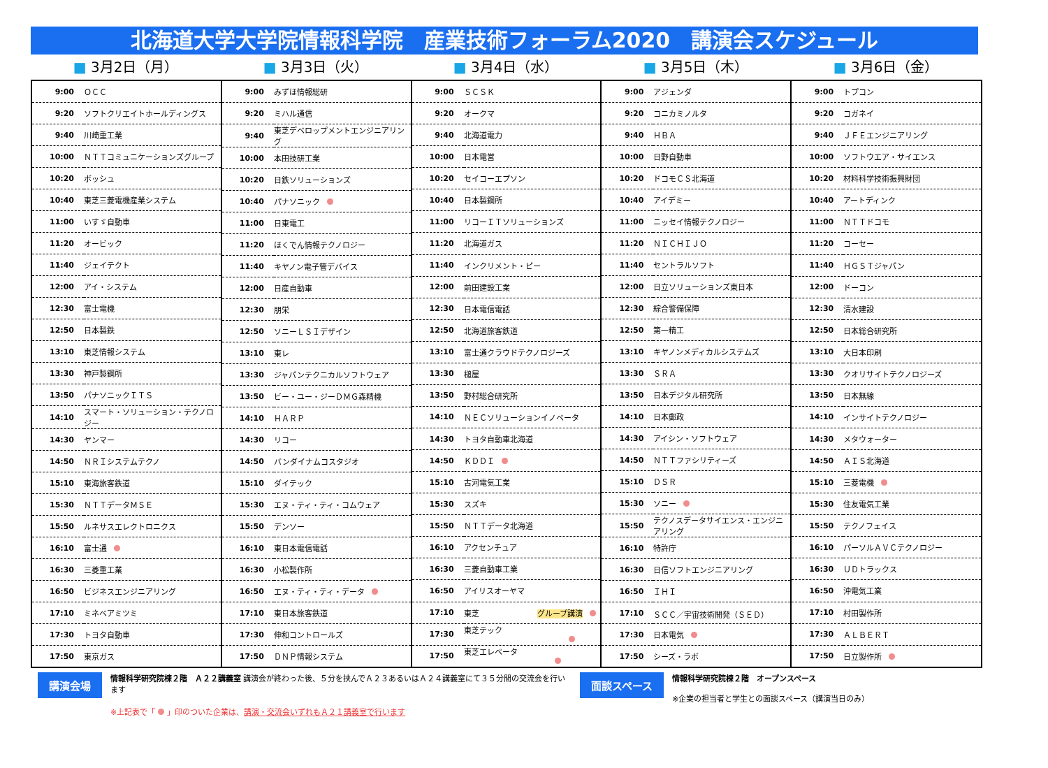北海道大学大学院情報科学院　産業技術フォーラム2020　講演会スケジュール
■ 3月2日（月） ■ 3月3日（火） ■ 3月4日（水） ■ 3月5日（木） ■ 3月6日（金）
| 9:00 | ＯＣＣ |
| 9:20 | ソフトクリエイトホールディングス |
| 9:40 | 川崎重工業 |
| 10:00 | ＮＴＴコミュニケーションズグループ |
| 10:20 | ボッシュ |
| 10:40 | 東芝三菱電機産業システム |
| 11:00 | いすゞ自動車 |
| 11:20 | オービック |
| 11:40 | ジェイテクト |
| 12:00 | アイ・システム |
| 12:30 | 富士電機 |
| 12:50 | 日本製鉄 |
| 13:10 | 東芝情報システム |
| 13:30 | 神戸製鋼所 |
| 13:50 | パナソニックＩＴＳ |
| 14:10 | スマート・ソリューション・テクノロジー |
| 14:30 | ヤンマー |
| 14:50 | ＮＲＩシステムテクノ |
| 15:10 | 東海旅客鉄道 |
| 15:30 | ＮＴＴデータＭＳＥ |
| 15:50 | ルネサスエレクトロニクス |
| 16:10 | 富士通 |
| 16:30 | 三菱重工業 |
| 16:50 | ビジネスエンジニアリング |
| 17:10 | ミネベアミツミ |
| 17:30 | トヨタ自動車 |
| 17:50 | 東京ガス |
| 9:00 | みずほ情報総研 |
| 9:20 | ミハル通信 |
| 9:40 | 東芝デベロップメントエンジニアリング |
| 10:00 | 本田技研工業 |
| 10:20 | 日鉄ソリューションズ |
| 10:40 | パナソニック |
| 11:00 | 日東電工 |
| 11:20 | ほくでん情報テクノロジー |
| 11:40 | キヤノン電子管デバイス |
| 12:00 | 日産自動車 |
| 12:30 | 朋栄 |
| 12:50 | ソニーＬＳＩデザイン |
| 13:10 | 東レ |
| 13:30 | ジャパンテクニカルソフトウェア |
| 13:50 | ビー・ユー・ジーＤＭＧ森精機 |
| 14:10 | ＨＡＲＰ |
| 14:30 | リコー |
| 14:50 | バンダイナムコスタジオ |
| 15:10 | ダイテック |
| 15:30 | エヌ・ティ・ティ・コムウェア |
| 15:50 | デンソー |
| 16:10 | 東日本電信電話 |
| 16:30 | 小松製作所 |
| 16:50 | エヌ・ティ・ティ・データ |
| 17:10 | 東日本旅客鉄道 |
| 17:30 | 伸和コントロールズ |
| 17:50 | ＤＮＰ情報システム |
| 9:00 | ＳＣＳＫ |
| 9:20 | オークマ |
| 9:40 | 北海道電力 |
| 10:00 | 日本電営 |
| 10:20 | セイコーエプソン |
| 10:40 | 日本製鋼所 |
| 11:00 | リコーＩＴソリューションズ |
| 11:20 | 北海道ガス |
| 11:40 | インクリメント・ピー |
| 12:00 | 前田建設工業 |
| 12:30 | 日本電信電話 |
| 12:50 | 北海道旅客鉄道 |
| 13:10 | 富士通クラウドテクノロジーズ |
| 13:30 | 槌屋 |
| 13:50 | 野村総合研究所 |
| 14:10 | ＮＥＣソリューションイノベータ |
| 14:30 | トヨタ自動車北海道 |
| 14:50 | ＫＤＤＩ |
| 15:10 | 古河電気工業 |
| 15:30 | スズキ |
| 15:50 | ＮＴＴデータ北海道 |
| 16:10 | アクセンチュア |
| 16:30 | 三菱自動車工業 |
| 16:50 | アイリスオーヤマ |
| 17:10 | 東芝 グループ講演 |
| 17:30 | 東芝テック |
| 17:50 | 東芝エレベータ |
| 9:00 | アジェンダ |
| 9:20 | コニカミノルタ |
| 9:40 | ＨＢＡ |
| 10:00 | 日野自動車 |
| 10:20 | ドコモＣＳ北海道 |
| 10:40 | アイデミー |
| 11:00 | ニッセイ情報テクノロジー |
| 11:20 | ＮＩＣＨＩＪＯ |
| 11:40 | セントラルソフト |
| 12:00 | 日立ソリューションズ東日本 |
| 12:30 | 綜合警備保障 |
| 12:50 | 第一精工 |
| 13:10 | キヤノンメディカルシステムズ |
| 13:30 | ＳＲＡ |
| 13:50 | 日本デジタル研究所 |
| 14:10 | 日本郵政 |
| 14:30 | アイシン・ソフトウェア |
| 14:50 | ＮＴＴファシリティーズ |
| 15:10 | ＤＳＲ |
| 15:30 | ソニー |
| 15:50 | テクノスデータサイエンス・エンジニアリング |
| 16:10 | 特許庁 |
| 16:30 | 日信ソフトエンジニアリング |
| 16:50 | ＩＨＩ |
| 17:10 | ＳＣＣ／宇宙技術開発（ＳＥＤ） |
| 17:30 | 日本電気 |
| 17:50 | シーズ・ラボ |
| 9:00 | トプコン |
| 9:20 | コガネイ |
| 9:40 | ＪＦＥエンジニアリング |
| 10:00 | ソフトウエア・サイエンス |
| 10:20 | 材料科学技術振興財団 |
| 10:40 | アートディンク |
| 11:00 | ＮＴＴドコモ |
| 11:20 | コーセー |
| 11:40 | ＨＧＳＴジャパン |
| 12:00 | ドーコン |
| 12:30 | 清水建設 |
| 12:50 | 日本総合研究所 |
| 13:10 | 大日本印刷 |
| 13:30 | クオリサイトテクノロジーズ |
| 13:50 | 日本無線 |
| 14:10 | インサイトテクノロジー |
| 14:30 | メタウォーター |
| 14:50 | ＡＩＳ北海道 |
| 15:10 | 三菱電機 |
| 15:30 | 住友電気工業 |
| 15:50 | テクノフェイス |
| 16:10 | パーソルＡＶＣテクノロジー |
| 16:30 | ＵＤトラックス |
| 16:50 | 沖電気工業 |
| 17:10 | 村田製作所 |
| 17:30 | ＡＬＢＥＲＴ |
| 17:50 | 日立製作所 |
講演会場
情報科学研究院棟２階　Ａ２２講義室 講演会が終わった後、５分を挟んでＡ２３あるいはＡ２４講義室にて３５分間の交流会を行います
※上記表で「 」印のついた企業は、講演・交流会いずれもＡ２１講義室で行います
面談スペース
情報科学研究院棟２階　オープンスペース
※企業の担当者と学生との面談スペース（講演当日のみ）